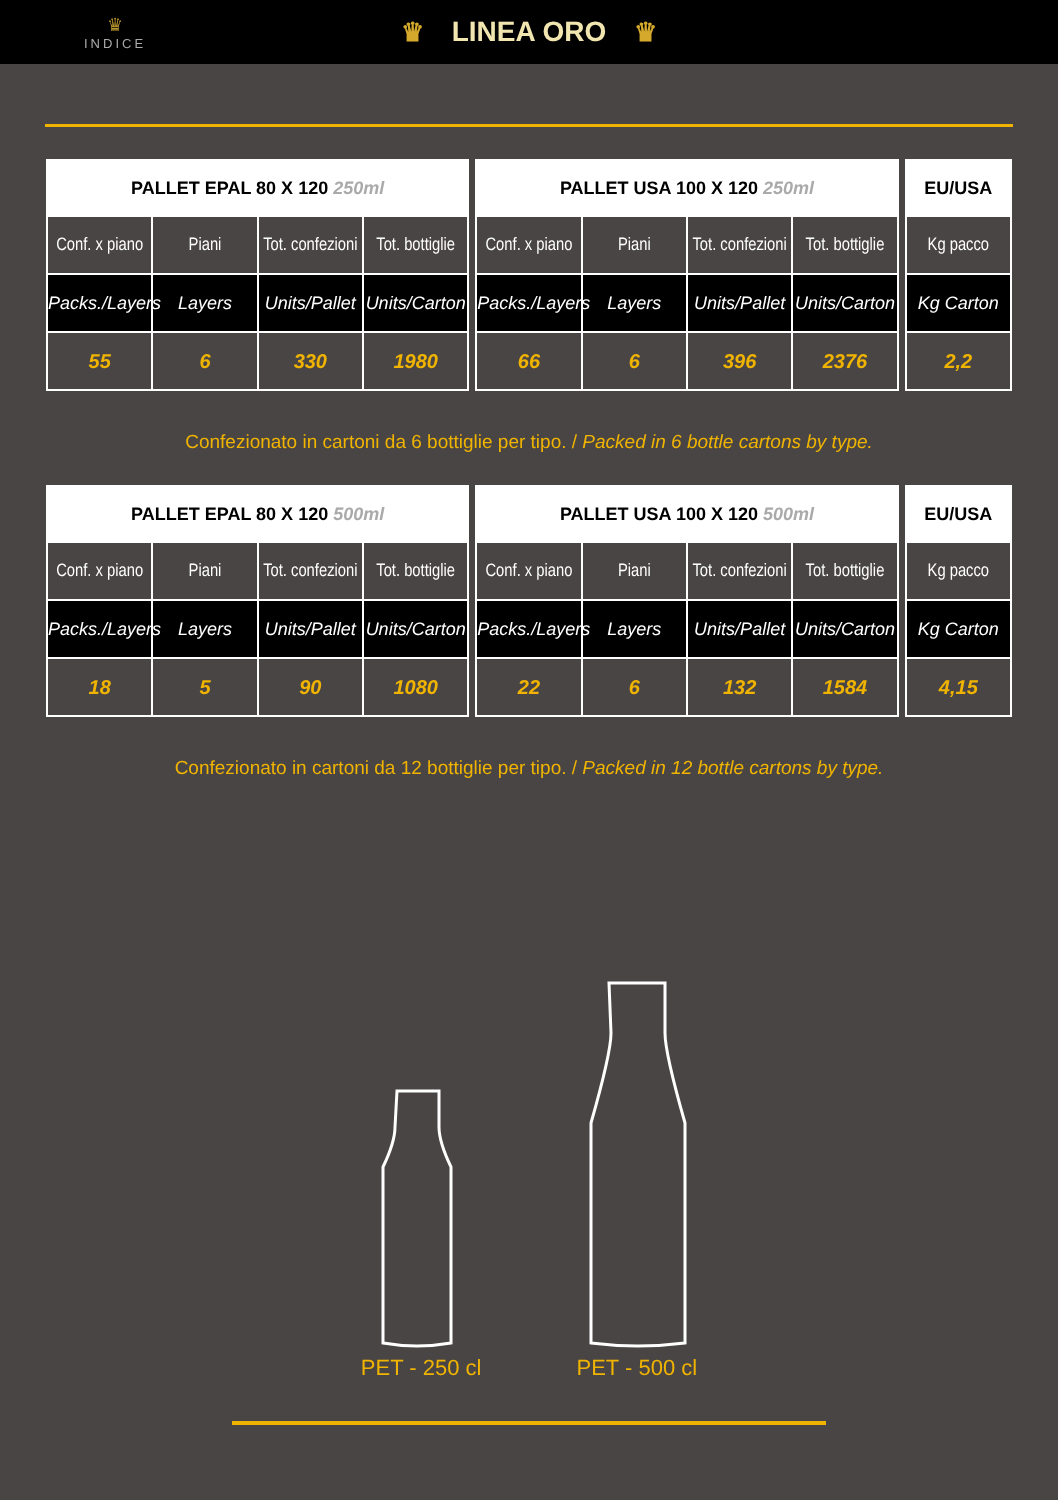♛
INDICE
♛ LINEA ORO ♛
| PALLET EPAL 80 X 120 250ml | | | | | PALLET USA 100 X 120 250ml | | | | | EU/USA |
| Conf. x piano | Piani | Tot. confezioni | Tot. bottiglie | | Conf. x piano | Piani | Tot. confezioni | Tot. bottiglie | | Kg pacco |
| Packs./Layers | Layers | Units/Pallet | Units/Carton | | Packs./Layers | Layers | Units/Pallet | Units/Carton | | Kg Carton |
| 55 | 6 | 330 | 1980 | | 66 | 6 | 396 | 2376 | | 2,2 |
Confezionato in cartoni da 6 bottiglie per tipo. / Packed in 6 bottle cartons by type.
| PALLET EPAL 80 X 120 500ml | | | | | PALLET USA 100 X 120 500ml | | | | | EU/USA |
| Conf. x piano | Piani | Tot. confezioni | Tot. bottiglie | | Conf. x piano | Piani | Tot. confezioni | Tot. bottiglie | | Kg pacco |
| Packs./Layers | Layers | Units/Pallet | Units/Carton | | Packs./Layers | Layers | Units/Pallet | Units/Carton | | Kg Carton |
| 18 | 5 | 90 | 1080 | | 22 | 6 | 132 | 1584 | | 4,15 |
Confezionato in cartoni da 12 bottiglie per tipo. / Packed in 12 bottle cartons by type.
PET - 250 cl
PET - 500 cl